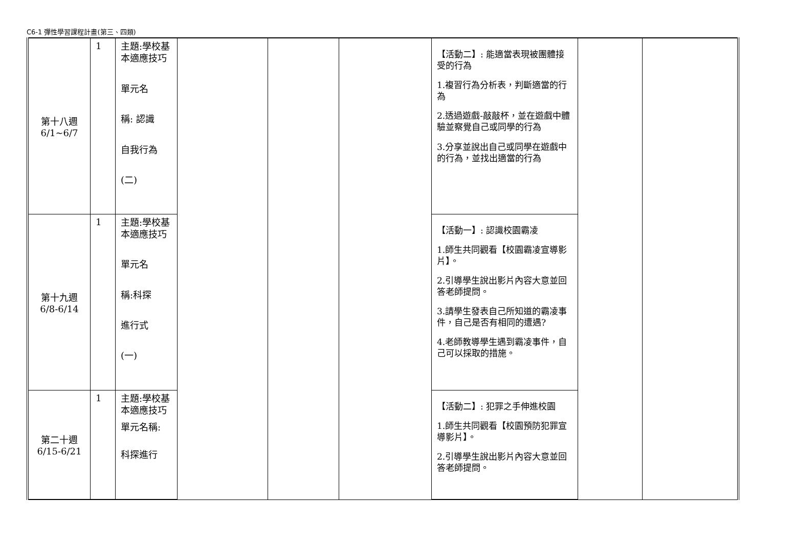C6-1 彈性學習課程計畫(第三、四類)
| 第十八週 6/1~6/7 | 1 | 主題:學校基本適應技巧 單元名 稱: 認識 自我行為 (二) | | | | 【活動二】: 能適當表現被團體接受的行為 1.複習行為分析表，判斷適當的行為 2.透過遊戲-敲敲杯，並在遊戲中體驗並察覺自己或同學的行為 3.分享並說出自己或同學在遊戲中的行為，並找出適當的行為 | | |
| 第十九週 6/8-6/14 | 1 | 主題:學校基本適應技巧 單元名 稱:科探 進行式 (一) | | | | 【活動一】: 認識校園霸凌 1.師生共同觀看【校園霸凌宣導影片】。 2.引導學生說出影片內容大意並回答老師提問。 3.請學生發表自己所知道的霸凌事件，自己是否有相同的遭遇? 4.老師教導學生遇到霸凌事件，自己可以採取的措施。 | | |
| 第二十週 6/15-6/21 | 1 | 主題:學校基本適應技巧 單元名稱: 科探進行 | | | | 【活動二】: 犯罪之手伸進校園 1.師生共同觀看【校園預防犯罪宣導影片】。 2.引導學生說出影片內容大意並回答老師提問。 | | |